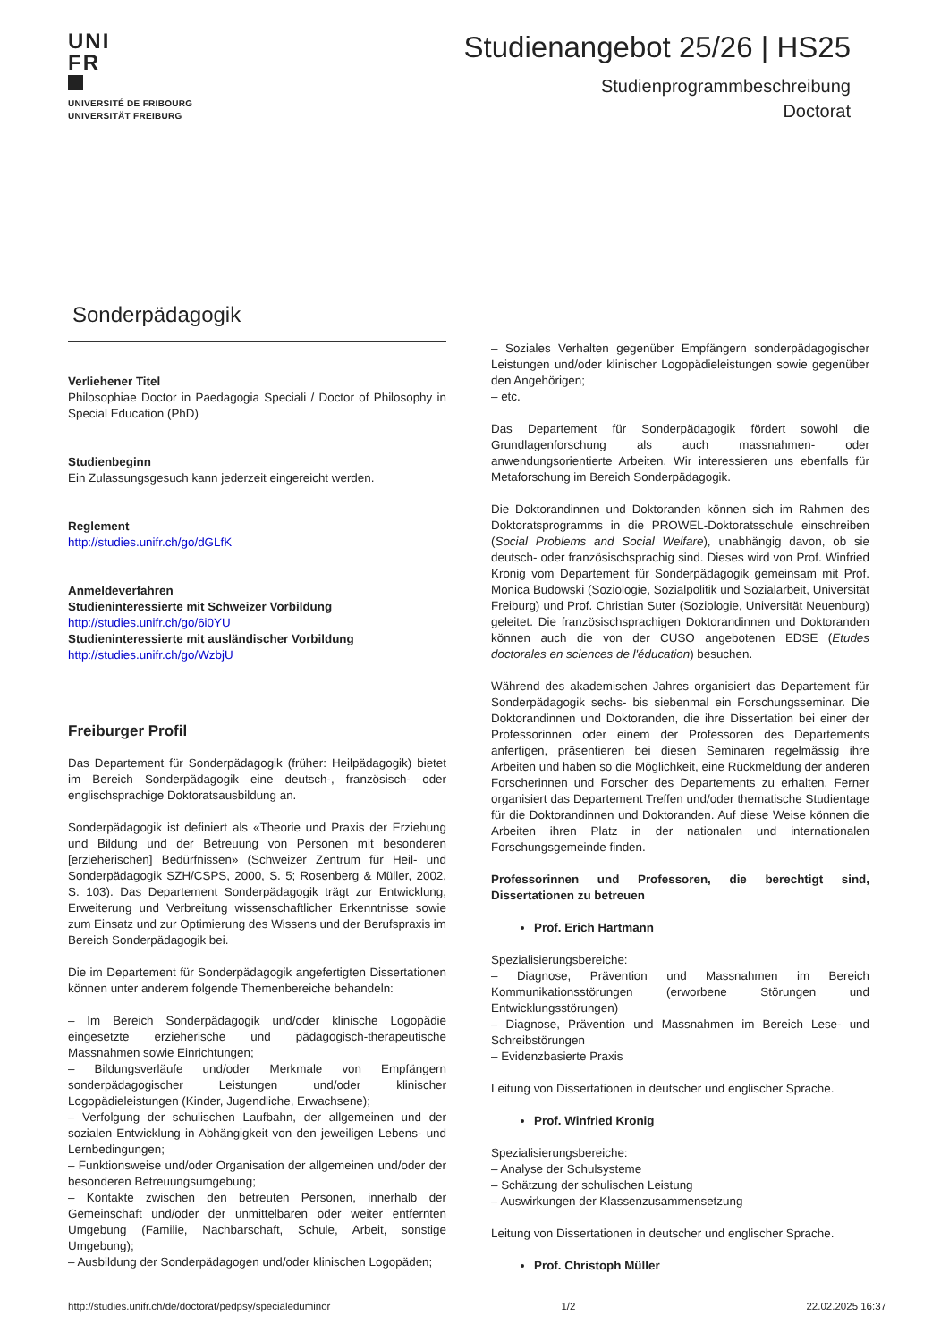UNI
FR
UNIVERSITÉ DE FRIBOURG
UNIVERSITÄT FREIBURG
Studienangebot 25/26 | HS25
Studienprogrammbeschreibung
Doctorat
Sonderpädagogik
Verliehener Titel
Philosophiae Doctor in Paedagogia Speciali / Doctor of Philosophy in Special Education (PhD)
Studienbeginn
Ein Zulassungsgesuch kann jederzeit eingereicht werden.
Reglement
http://studies.unifr.ch/go/dGLfK
Anmeldeverfahren
Studieninteressierte mit Schweizer Vorbildung
http://studies.unifr.ch/go/6i0YU
Studieninteressierte mit ausländischer Vorbildung
http://studies.unifr.ch/go/WzbjU
Freiburger Profil
Das Departement für Sonderpädagogik (früher: Heilpädagogik) bietet im Bereich Sonderpädagogik eine deutsch-, französisch- oder englischsprachige Doktoratsausbildung an.
Sonderpädagogik ist definiert als «Theorie und Praxis der Erziehung und Bildung und der Betreuung von Personen mit besonderen [erzieherischen] Bedürfnissen» (Schweizer Zentrum für Heil- und Sonderpädagogik SZH/CSPS, 2000, S. 5; Rosenberg & Müller, 2002, S. 103). Das Departement Sonderpädagogik trägt zur Entwicklung, Erweiterung und Verbreitung wissenschaftlicher Erkenntnisse sowie zum Einsatz und zur Optimierung des Wissens und der Berufspraxis im Bereich Sonderpädagogik bei.
Die im Departement für Sonderpädagogik angefertigten Dissertationen können unter anderem folgende Themenbereiche behandeln:
– Im Bereich Sonderpädagogik und/oder klinische Logopädie eingesetzte erzieherische und pädagogisch-therapeutische Massnahmen sowie Einrichtungen;
– Bildungsverläufe und/oder Merkmale von Empfängern sonderpädagogischer Leistungen und/oder klinischer Logopädieleistungen (Kinder, Jugendliche, Erwachsene);
– Verfolgung der schulischen Laufbahn, der allgemeinen und der sozialen Entwicklung in Abhängigkeit von den jeweiligen Lebens- und Lernbedingungen;
– Funktionsweise und/oder Organisation der allgemeinen und/oder der besonderen Betreuungsumgebung;
– Kontakte zwischen den betreuten Personen, innerhalb der Gemeinschaft und/oder der unmittelbaren oder weiter entfernten Umgebung (Familie, Nachbarschaft, Schule, Arbeit, sonstige Umgebung);
– Ausbildung der Sonderpädagogen und/oder klinischen Logopäden;
– Soziales Verhalten gegenüber Empfängern sonderpädagogischer Leistungen und/oder klinischer Logopädieleistungen sowie gegenüber den Angehörigen;
– etc.
Das Departement für Sonderpädagogik fördert sowohl die Grundlagenforschung als auch massnahmen- oder anwendungsorientierte Arbeiten. Wir interessieren uns ebenfalls für Metaforschung im Bereich Sonderpädagogik.
Die Doktorandinnen und Doktoranden können sich im Rahmen des Doktoratsprogramms in die PROWEL-Doktoratsschule einschreiben (Social Problems and Social Welfare), unabhängig davon, ob sie deutsch- oder französischsprachig sind. Dieses wird von Prof. Winfried Kronig vom Departement für Sonderpädagogik gemeinsam mit Prof. Monica Budowski (Soziologie, Sozialpolitik und Sozialarbeit, Universität Freiburg) und Prof. Christian Suter (Soziologie, Universität Neuenburg) geleitet. Die französischsprachigen Doktorandinnen und Doktoranden können auch die von der CUSO angebotenen EDSE (Etudes doctorales en sciences de l'éducation) besuchen.
Während des akademischen Jahres organisiert das Departement für Sonderpädagogik sechs- bis siebenmal ein Forschungsseminar. Die Doktorandinnen und Doktoranden, die ihre Dissertation bei einer der Professorinnen oder einem der Professoren des Departements anfertigen, präsentieren bei diesen Seminaren regelmässig ihre Arbeiten und haben so die Möglichkeit, eine Rückmeldung der anderen Forscherinnen und Forscher des Departements zu erhalten. Ferner organisiert das Departement Treffen und/oder thematische Studientage für die Doktorandinnen und Doktoranden. Auf diese Weise können die Arbeiten ihren Platz in der nationalen und internationalen Forschungsgemeinde finden.
Professorinnen und Professoren, die berechtigt sind, Dissertationen zu betreuen
Prof. Erich Hartmann
Spezialisierungsbereiche:
– Diagnose, Prävention und Massnahmen im Bereich Kommunikationsstörungen (erworbene Störungen und Entwicklungsstörungen)
– Diagnose, Prävention und Massnahmen im Bereich Lese- und Schreibstörungen
– Evidenzbasierte Praxis
Leitung von Dissertationen in deutscher und englischer Sprache.
Prof. Winfried Kronig
Spezialisierungsbereiche:
– Analyse der Schulsysteme
– Schätzung der schulischen Leistung
– Auswirkungen der Klassenzusammensetzung
Leitung von Dissertationen in deutscher und englischer Sprache.
Prof. Christoph Müller
http://studies.unifr.ch/de/doctorat/pedpsy/specialeduminor 1/2 22.02.2025 16:37